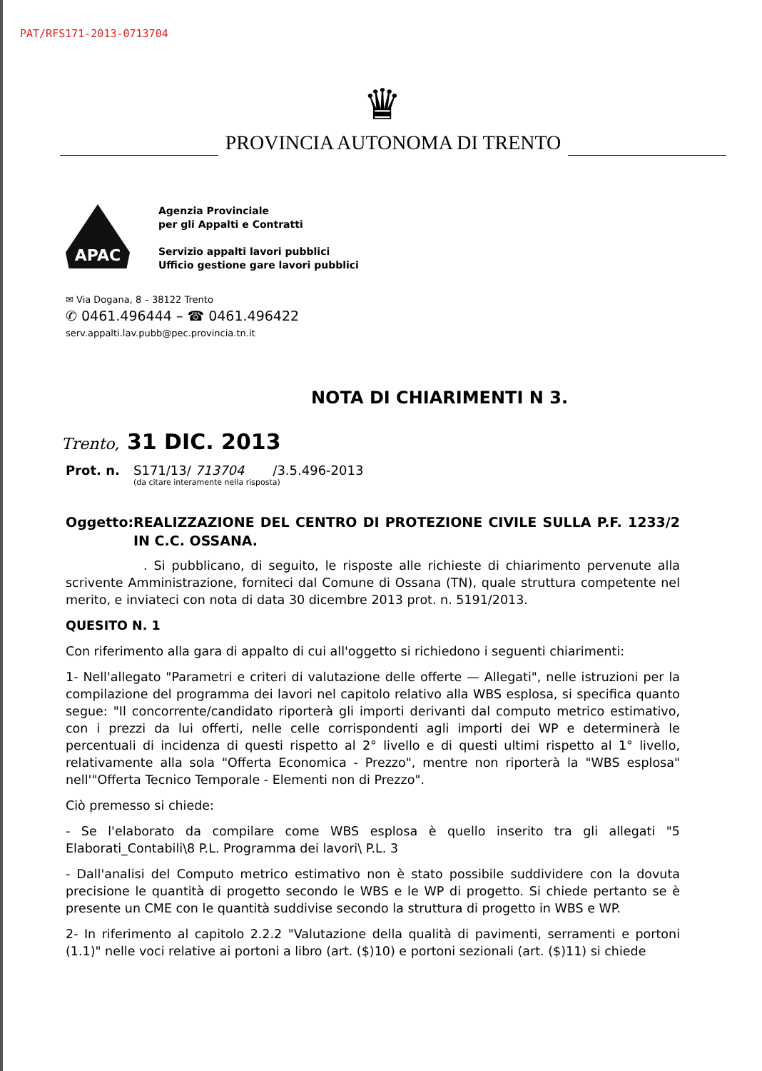PAT/RFS171-2013-0713704
♛
PROVINCIA AUTONOMA DI TRENTO
APAC
Agenzia Provinciale
per gli Appalti e Contratti
Servizio appalti lavori pubblici
Ufficio gestione gare lavori pubblici
✉ Via Dogana, 8 – 38122 Trento
✆ 0461.496444 – ☎ 0461.496422
serv.appalti.lav.pubb@pec.provincia.tn.it
NOTA DI CHIARIMENTI N 3.
Trento, 31 DIC. 2013
Prot. n. S171/13/ 713704 /3.5.496-2013
(da citare interamente nella risposta)
Oggetto: REALIZZAZIONE DEL CENTRO DI PROTEZIONE CIVILE SULLA P.F. 1233/2 IN C.C. OSSANA.
. Si pubblicano, di seguito, le risposte alle richieste di chiarimento pervenute alla scrivente Amministrazione, forniteci dal Comune di Ossana (TN), quale struttura competente nel merito, e inviateci con nota di data 30 dicembre 2013 prot. n. 5191/2013.
QUESITO N. 1
Con riferimento alla gara di appalto di cui all'oggetto si richiedono i seguenti chiarimenti:
1- Nell'allegato "Parametri e criteri di valutazione delle offerte — Allegati", nelle istruzioni per la compilazione del programma dei lavori nel capitolo relativo alla WBS esplosa, si specifica quanto segue: "Il concorrente/candidato riporterà gli importi derivanti dal computo metrico estimativo, con i prezzi da lui offerti, nelle celle corrispondenti agli importi dei WP e determinerà le percentuali di incidenza di questi rispetto al 2° livello e di questi ultimi rispetto al 1° livello, relativamente alla sola "Offerta Economica - Prezzo", mentre non riporterà la "WBS esplosa" nell'"Offerta Tecnico Temporale - Elementi non di Prezzo".
Ciò premesso si chiede:
- Se l'elaborato da compilare come WBS esplosa è quello inserito tra gli allegati "5 Elaborati_Contabili\8 P.L. Programma dei lavori\ P.L. 3
- Dall'analisi del Computo metrico estimativo non è stato possibile suddividere con la dovuta precisione le quantità di progetto secondo le WBS e le WP di progetto. Si chiede pertanto se è presente un CME con le quantità suddivise secondo la struttura di progetto in WBS e WP.
2- In riferimento al capitolo 2.2.2 "Valutazione della qualità di pavimenti, serramenti e portoni (1.1)" nelle voci relative ai portoni a libro (art. ($)10) e portoni sezionali (art. ($)11) si chiede